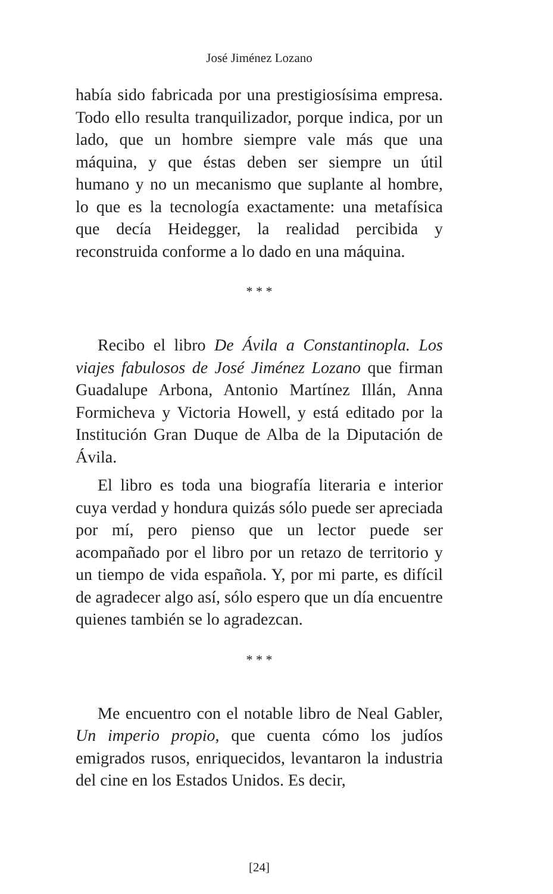José Jiménez Lozano
había sido fabricada por una prestigiosísima empresa. Todo ello resulta tranquilizador, porque indica, por un lado, que un hombre siempre vale más que una máquina, y que éstas deben ser siempre un útil humano y no un mecanismo que suplante al hombre, lo que es la tecnología exactamente: una metafísica que decía Heidegger, la realidad percibida y reconstruida conforme a lo dado en una máquina.
* * *
Recibo el libro De Ávila a Constantinopla. Los viajes fabulosos de José Jiménez Lozano que firman Guadalupe Arbona, Antonio Martínez Illán, Anna Formicheva y Victoria Howell, y está editado por la Institución Gran Duque de Alba de la Diputación de Ávila.
El libro es toda una biografía literaria e interior cuya verdad y hondura quizás sólo puede ser apreciada por mí, pero pienso que un lector puede ser acompañado por el libro por un retazo de territorio y un tiempo de vida española. Y, por mi parte, es difícil de agradecer algo así, sólo espero que un día encuentre quienes también se lo agradezcan.
* * *
Me encuentro con el notable libro de Neal Gabler, Un imperio propio, que cuenta cómo los judíos emigrados rusos, enriquecidos, levantaron la industria del cine en los Estados Unidos. Es decir,
[24]